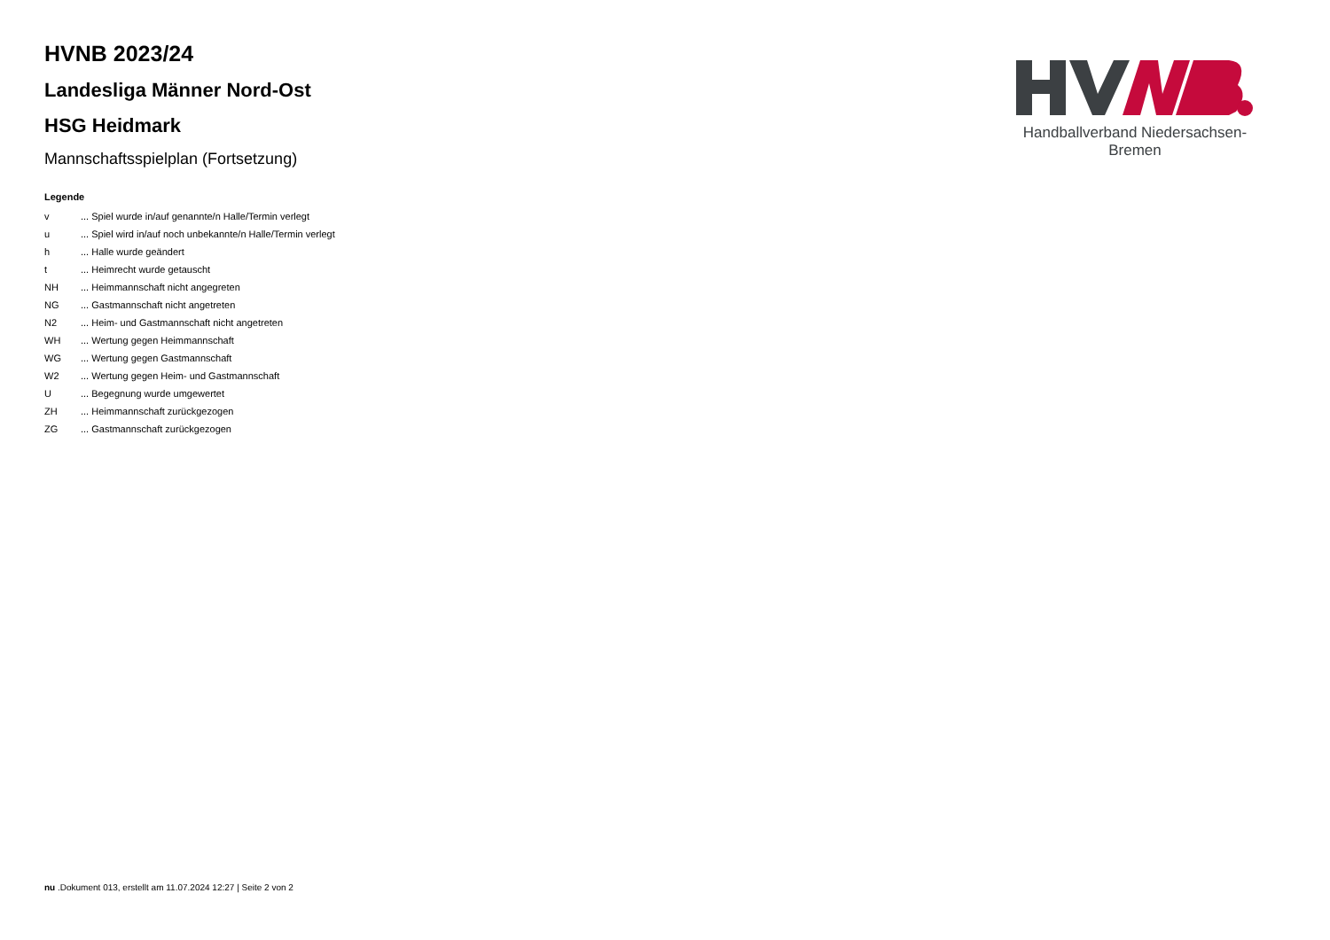Handballverband Niedersachsen-Bremen
HVNB 2023/24
Landesliga Männer Nord-Ost
HSG Heidmark
Mannschaftsspielplan (Fortsetzung)
Legende
| v | ... Spiel wurde in/auf genannte/n Halle/Termin verlegt |
| u | ... Spiel wird in/auf noch unbekannte/n Halle/Termin verlegt |
| h | ... Halle wurde geändert |
| t | ... Heimrecht wurde getauscht |
| NH | ... Heimmannschaft nicht angegreten |
| NG | ... Gastmannschaft nicht angetreten |
| N2 | ... Heim- und Gastmannschaft nicht angetreten |
| WH | ... Wertung gegen Heimmannschaft |
| WG | ... Wertung gegen Gastmannschaft |
| W2 | ... Wertung gegen Heim- und Gastmannschaft |
| U | ... Begegnung wurde umgewertet |
| ZH | ... Heimmannschaft zurückgezogen |
| ZG | ... Gastmannschaft zurückgezogen |
nu .Dokument 013, erstellt am 11.07.2024 12:27 | Seite 2 von 2